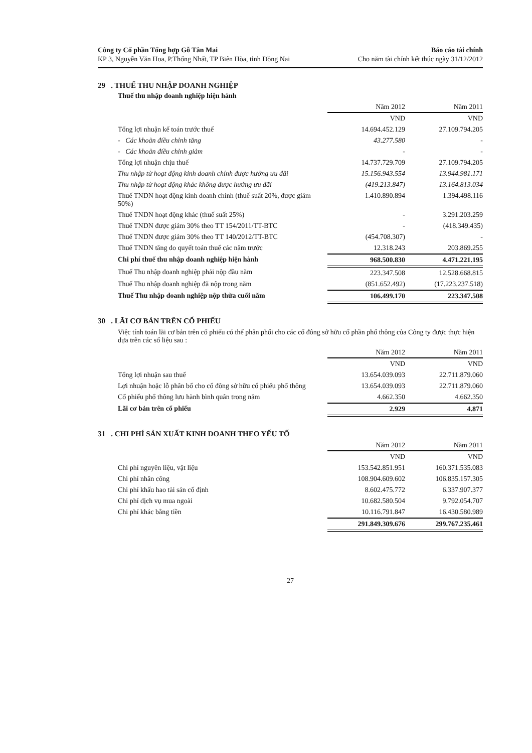Công ty Cổ phần Tổng hợp Gỗ Tân Mai
KP 3, Nguyễn Văn Hoa, P.Thống Nhất, TP Biên Hòa, tỉnh Đồng Nai
Báo cáo tài chính
Cho năm tài chính kết thúc ngày 31/12/2012
29 . THUẾ THU NHẬP DOANH NGHIỆP
Thuế thu nhập doanh nghiệp hiện hành
| | Năm 2012 | Năm 2011 |
| | VND | VND |
| Tổng lợi nhuận kế toán trước thuế | 14.694.452.129 | 27.109.794.205 |
| - Các khoản điều chỉnh tăng | 43.277.580 | - |
| - Các khoản điều chỉnh giảm | - | - |
| Tổng lợi nhuận chịu thuế | 14.737.729.709 | 27.109.794.205 |
| Thu nhập từ hoạt động kinh doanh chính được hưởng ưu đãi | 15.156.943.554 | 13.944.981.171 |
| Thu nhập từ hoạt động khác không được hưởng ưu đãi | (419.213.847) | 13.164.813.034 |
| Thuế TNDN hoạt động kinh doanh chính (thuế suất 20%, được giảm 50%) | 1.410.890.894 | 1.394.498.116 |
| Thuế TNDN hoạt động khác (thuế suất 25%) | - | 3.291.203.259 |
| Thuế TNDN được giảm 30% theo TT 154/2011/TT-BTC | - | (418.349.435) |
| Thuế TNDN được giảm 30% theo TT 140/2012/TT-BTC | (454.708.307) | - |
| Thuế TNDN tăng do quyết toán thuế các năm trước | 12.318.243 | 203.869.255 |
| Chi phí thuế thu nhập doanh nghiệp hiện hành | 968.500.830 | 4.471.221.195 |
| Thuế Thu nhập doanh nghiệp phải nộp đầu năm | 223.347.508 | 12.528.668.815 |
| Thuế Thu nhập doanh nghiệp đã nộp trong năm | (851.652.492) | (17.223.237.518) |
| Thuế Thu nhập doanh nghiệp nộp thừa cuối năm | 106.499.170 | 223.347.508 |
30 . LÃI CƠ BẢN TRÊN CỔ PHIẾU
Việc tính toán lãi cơ bản trên cổ phiếu có thể phân phối cho các cổ đông sở hữu cổ phần phổ thông của Công ty được thực hiện dựa trên các số liệu sau :
| | Năm 2012 | Năm 2011 |
| | VND | VND |
| Tổng lợi nhuận sau thuế | 13.654.039.093 | 22.711.879.060 |
| Lợi nhuận hoặc lỗ phân bổ cho cổ đông sở hữu cổ phiếu phổ thông | 13.654.039.093 | 22.711.879.060 |
| Cổ phiếu phổ thông lưu hành bình quân trong năm | 4.662.350 | 4.662.350 |
| Lãi cơ bản trên cổ phiếu | 2.929 | 4.871 |
31 . CHI PHÍ SẢN XUẤT KINH DOANH THEO YẾU TỐ
| | Năm 2012 | Năm 2011 |
| | VND | VND |
| Chi phí nguyên liệu, vật liệu | 153.542.851.951 | 160.371.535.083 |
| Chi phí nhân công | 108.904.609.602 | 106.835.157.305 |
| Chi phí khấu hao tài sản cố định | 8.602.475.772 | 6.337.907.377 |
| Chi phí dịch vụ mua ngoài | 10.682.580.504 | 9.792.054.707 |
| Chi phí khác bằng tiền | 10.116.791.847 | 16.430.580.989 |
| | 291.849.309.676 | 299.767.235.461 |
27